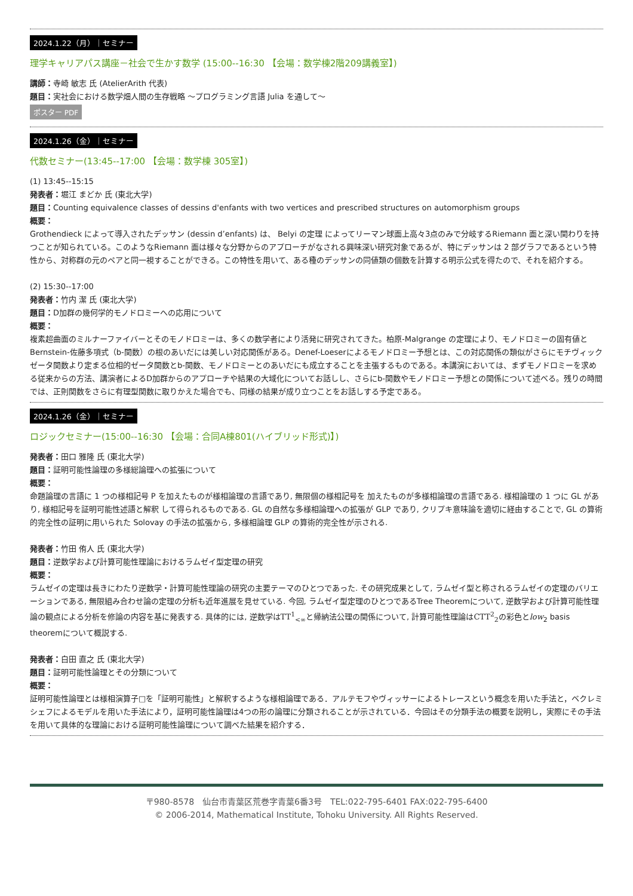2024.1.22（月）｜セミナー
理学キャリアパス講座－社会で生かす数学 (15:00--16:30 【会場：数学棟2階209講義室】)
講師：寺崎 敏志 氏 (AtelierArith 代表)
題目：実社会における数学畑人間の生存戦略 ～プログラミング言語 Julia を通して～
ポスター PDF
2024.1.26（金）｜セミナー
代数セミナー(13:45--17:00 【会場：数学棟 305室】)
(1) 13:45--15:15
発表者：堀江 まどか 氏 (東北大学)
題目：Counting equivalence classes of dessins d'enfants with two vertices and prescribed structures on automorphism groups
概要：
Grothendieck によって導入されたデッサン (dessin d’enfants) は、 Belyi の定理 によってリーマン球面上高々3点のみで分岐するRiemann 面と深い関わりを持つことが知られている。このようなRiemann 面は様々な分野からのアプローチがなされる興味深い研究対象であるが、特にデッサンは 2 部グラフであるという特性から、対称群の元のペアと同一視することができる。この特性を用いて、ある種のデッサンの同値類の個数を計算する明示公式を得たので、それを紹介する。
(2) 15:30--17:00
発表者：竹内 潔 氏 (東北大学)
題目：D加群の幾何学的モノドロミーへの応用について
概要：
複素超曲面のミルナーファイバーとそのモノドロミーは、多くの数学者により活発に研究されてきた。柏原-Malgrange の定理により、モノドロミーの固有値とBernstein-佐藤多項式（b-関数）の根のあいだには美しい対応関係がある。Denef-Loeserによるモノドロミー予想とは、この対応関係の類似がさらにモチヴィックゼータ関数より定まる位相的ゼータ関数とb-関数、モノドロミーとのあいだにも成立することを主張するものである。本講演においては、まずモノドロミーを求める従来からの方法、講演者によるD加群からのアプローチや結果の大域化についてお話しし、さらにb-関数やモノドロミー予想との関係について述べる。残りの時間では、正則関数をさらに有理型関数に取りかえた場合でも、同様の結果が成り立つことをお話しする予定である。
2024.1.26（金）｜セミナー
ロジックセミナー(15:00--16:30 【会場：合同A棟801(ハイブリッド形式)】)
発表者：田口 雅隆 氏 (東北大学)
題目：証明可能性論理の多様総論理への拡張について
概要：
命題論理の言語に 1 つの様相記号 P を加えたものが様相論理の言語であり, 無限個の様相記号を 加えたものが多様相論理の言語である. 様相論理の 1 つに GL があり, 様相記号を証明可能性述語と解釈 して得られるものである. GL の自然な多様相論理への拡張が GLP であり, クリプキ意味論を適切に経由することで, GL の算術的完全性の証明に用いられた Solovay の手法の拡張から, 多様相論理 GLP の算術的完全性が示される.
発表者：竹田 侑人 氏 (東北大学)
題目：逆数学および計算可能性理論におけるラムゼイ型定理の研究
概要：
ラムゼイの定理は長きにわたり逆数学・計算可能性理論の研究の主要テーマのひとつであった. その研究成果として, ラムゼイ型と称されるラムゼイの定理のバリエーションである, 無限組み合わせ論の定理の分析も近年進展を見せている. 今回, ラムゼイ型定理のひとつであるTree Theoremについて, 逆数学および計算可能性理論の観点による分析を修論の内容を基に発表する. 具体的には, 逆数学はTT<sup>1</sup><sub><∞</sub>と帰納法公理の関係について, 計算可能性理論はCTT<sup>2</sup><sub>2</sub>の彩色とlow<sub>2</sub> basis theoremについて概説する.
発表者：白田 直之 氏 (東北大学)
題目：証明可能性論理とその分類について
概要：
証明可能性論理とは様相演算子□を「証明可能性」と解釈するような様相論理である．アルテモフやヴィッサーによるトレースという概念を用いた手法と，ベクレミシェフによるモデルを用いた手法により，証明可能性論理は4つの形の論理に分類されることが示されている．今回はその分類手法の概要を説明し，実際にその手法を用いて具体的な理論における証明可能性論理について調べた結果を紹介する．
〒980-8578　仙台市青葉区荒巻字青葉6番3号　TEL:022-795-6401 FAX:022-795-6400
© 2006-2014, Mathematical Institute, Tohoku University. All Rights Reserved.